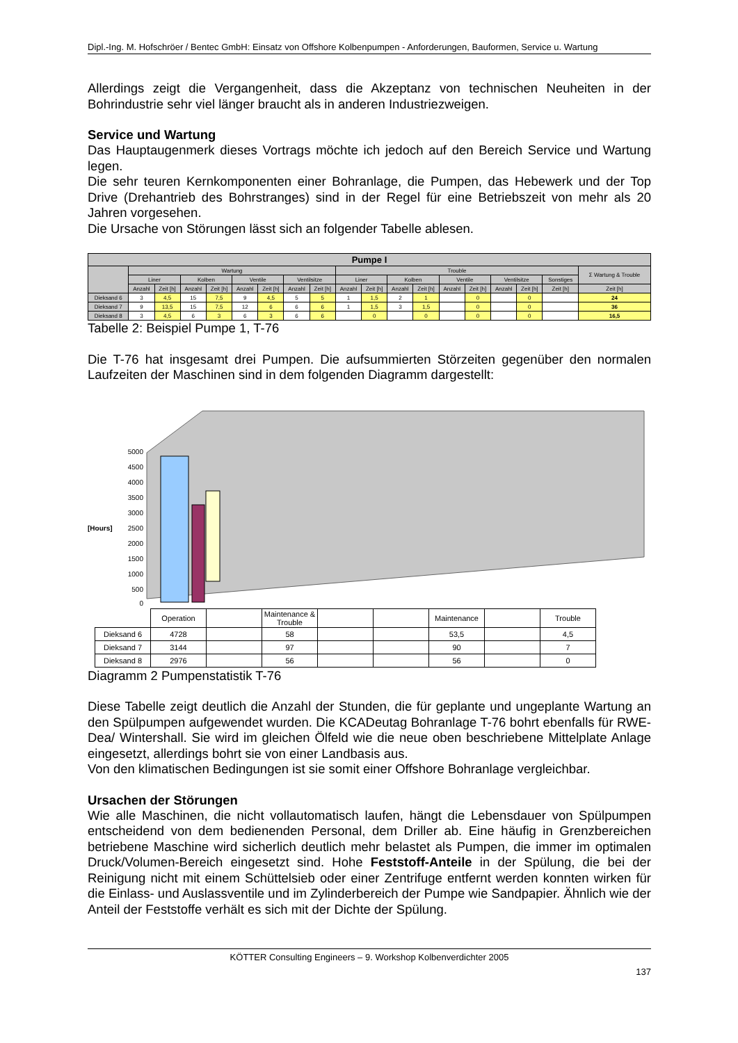Dipl.-Ing. M. Hofschröer / Bentec GmbH: Einsatz von Offshore Kolbenpumpen - Anforderungen, Bauformen, Service u. Wartung
Allerdings zeigt die Vergangenheit, dass die Akzeptanz von technischen Neuheiten in der Bohrindustrie sehr viel länger braucht als in anderen Industriezweigen.
Service und Wartung
Das Hauptaugenmerk dieses Vortrags möchte ich jedoch auf den Bereich Service und Wartung legen.
Die sehr teuren Kernkomponenten einer Bohranlage, die Pumpen, das Hebewerk und der Top Drive (Drehantrieb des Bohrstranges) sind in der Regel für eine Betriebszeit von mehr als 20 Jahren vorgesehen.
Die Ursache von Störungen lässt sich an folgender Tabelle ablesen.
| Pumpe I | | | | | | | | | | | | | | | | | | |
| --- | --- | --- | --- | --- | --- | --- | --- | --- | --- | --- | --- | --- | --- | --- | --- | --- | --- | --- |
| | Wartung | | | | | | | | Trouble | | | | | | | | | Σ Wartung & Trouble |
| | Liner | | Kolben | | Ventile | | Ventilsitze | | Liner | | Kolben | | Ventile | | Ventilsitze | | Sonstiges | |
| | Anzahl | Zeit [h] | Anzahl | Zeit [h] | Anzahl | Zeit [h] | Anzahl | Zeit [h] | Anzahl | Zeit [h] | Anzahl | Zeit [h] | Anzahl | Zeit [h] | Anzahl | Zeit [h] | Zeit [h] | Zeit [h] |
| Dieksand 6 | 3 | 4,5 | 15 | 7,5 | 9 | 4,5 | 5 | 5 | 1 | 1,5 | 2 | 1 | | 0 | | 0 | | 24 |
| Dieksand 7 | 9 | 13,5 | 15 | 7,5 | 12 | 6 | 6 | 6 | 1 | 1,5 | 3 | 1,5 | | 0 | | 0 | | 36 |
| Dieksand 8 | 3 | 4,5 | 6 | 3 | 6 | 3 | 6 | 6 | | 0 | | 0 | | 0 | | 0 | | 16,5 |
Tabelle 2: Beispiel Pumpe 1, T-76
Die T-76 hat insgesamt drei Pumpen. Die aufsummierten Störzeiten gegenüber den normalen Laufzeiten der Maschinen sind in dem folgenden Diagramm dargestellt:
5000
4500
4000
3500
3000
2500
2000
1500
1000
500
0
[Hours]
| | Operation | | Maintenance & Trouble | | | Maintenance | | Trouble |
| Dieksand 6 | 4728 | | 58 | | | 53,5 | | 4,5 |
| Dieksand 7 | 3144 | | 97 | | | 90 | | 7 |
| Dieksand 8 | 2976 | | 56 | | | 56 | | 0 |
Diagramm 2 Pumpenstatistik T-76
Diese Tabelle zeigt deutlich die Anzahl der Stunden, die für geplante und ungeplante Wartung an den Spülpumpen aufgewendet wurden. Die KCADeutag Bohranlage T-76 bohrt ebenfalls für RWE-Dea/ Wintershall. Sie wird im gleichen Ölfeld wie die neue oben beschriebene Mittelplate Anlage eingesetzt, allerdings bohrt sie von einer Landbasis aus.
Von den klimatischen Bedingungen ist sie somit einer Offshore Bohranlage vergleichbar.
Ursachen der Störungen
Wie alle Maschinen, die nicht vollautomatisch laufen, hängt die Lebensdauer von Spülpumpen entscheidend von dem bedienenden Personal, dem Driller ab. Eine häufig in Grenzbereichen betriebene Maschine wird sicherlich deutlich mehr belastet als Pumpen, die immer im optimalen Druck/Volumen-Bereich eingesetzt sind. Hohe Feststoff-Anteile in der Spülung, die bei der Reinigung nicht mit einem Schüttelsieb oder einer Zentrifuge entfernt werden konnten wirken für die Einlass- und Auslassventile und im Zylinderbereich der Pumpe wie Sandpapier. Ähnlich wie der Anteil der Feststoffe verhält es sich mit der Dichte der Spülung.
KÖTTER Consulting Engineers – 9. Workshop Kolbenverdichter 2005
137